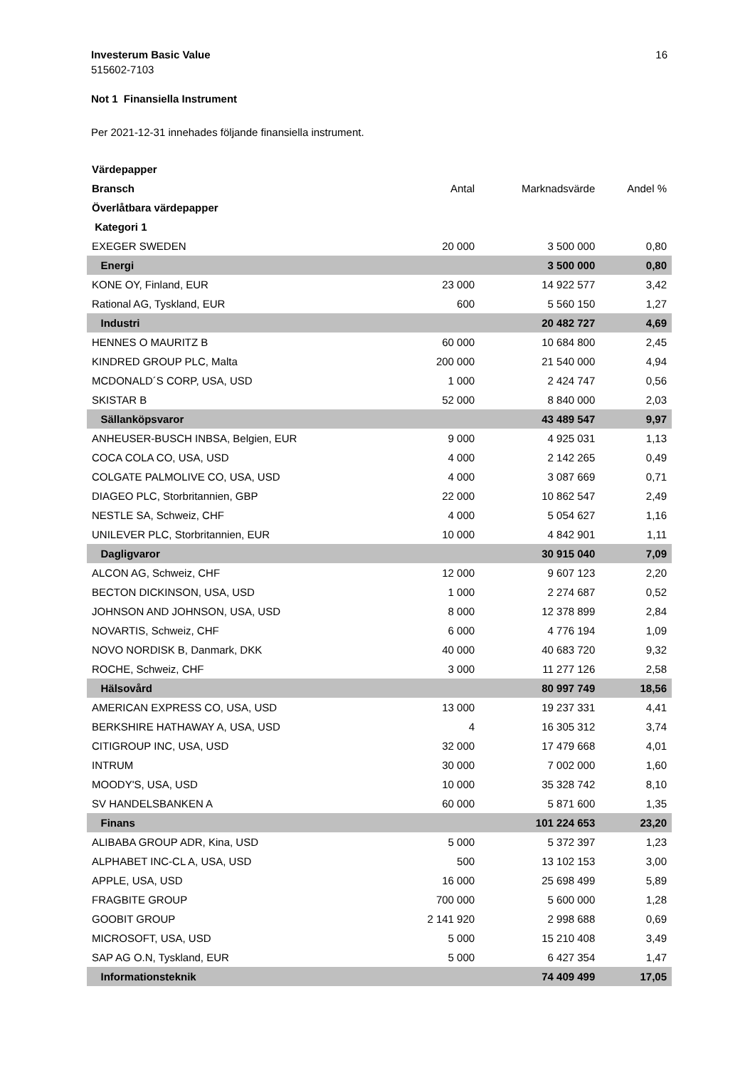Investerum Basic Value
515602-7103
16
Not 1 Finansiella Instrument
Per 2021-12-31 innehades följande finansiella instrument.
| Värdepapper | | | |
| Bransch | Antal | Marknadsvärde | Andel % |
| Överlåtbara värdepapper | | | |
| Kategori 1 | | | |
| EXEGER SWEDEN | 20 000 | 3 500 000 | 0,80 |
| Energi | | 3 500 000 | 0,80 |
| KONE OY, Finland, EUR | 23 000 | 14 922 577 | 3,42 |
| Rational AG, Tyskland, EUR | 600 | 5 560 150 | 1,27 |
| Industri | | 20 482 727 | 4,69 |
| HENNES O MAURITZ B | 60 000 | 10 684 800 | 2,45 |
| KINDRED GROUP PLC, Malta | 200 000 | 21 540 000 | 4,94 |
| MCDONALD´S CORP, USA, USD | 1 000 | 2 424 747 | 0,56 |
| SKISTAR B | 52 000 | 8 840 000 | 2,03 |
| Sällanköpsvaror | | 43 489 547 | 9,97 |
| ANHEUSER-BUSCH INBSA, Belgien, EUR | 9 000 | 4 925 031 | 1,13 |
| COCA COLA CO, USA, USD | 4 000 | 2 142 265 | 0,49 |
| COLGATE PALMOLIVE CO, USA, USD | 4 000 | 3 087 669 | 0,71 |
| DIAGEO PLC, Storbritannien, GBP | 22 000 | 10 862 547 | 2,49 |
| NESTLE SA, Schweiz, CHF | 4 000 | 5 054 627 | 1,16 |
| UNILEVER PLC, Storbritannien, EUR | 10 000 | 4 842 901 | 1,11 |
| Dagligvaror | | 30 915 040 | 7,09 |
| ALCON AG, Schweiz, CHF | 12 000 | 9 607 123 | 2,20 |
| BECTON DICKINSON, USA, USD | 1 000 | 2 274 687 | 0,52 |
| JOHNSON AND JOHNSON, USA, USD | 8 000 | 12 378 899 | 2,84 |
| NOVARTIS, Schweiz, CHF | 6 000 | 4 776 194 | 1,09 |
| NOVO NORDISK B, Danmark, DKK | 40 000 | 40 683 720 | 9,32 |
| ROCHE, Schweiz, CHF | 3 000 | 11 277 126 | 2,58 |
| Hälsovård | | 80 997 749 | 18,56 |
| AMERICAN EXPRESS CO, USA, USD | 13 000 | 19 237 331 | 4,41 |
| BERKSHIRE HATHAWAY A, USA, USD | 4 | 16 305 312 | 3,74 |
| CITIGROUP INC, USA, USD | 32 000 | 17 479 668 | 4,01 |
| INTRUM | 30 000 | 7 002 000 | 1,60 |
| MOODY'S, USA, USD | 10 000 | 35 328 742 | 8,10 |
| SV HANDELSBANKEN A | 60 000 | 5 871 600 | 1,35 |
| Finans | | 101 224 653 | 23,20 |
| ALIBABA GROUP ADR, Kina, USD | 5 000 | 5 372 397 | 1,23 |
| ALPHABET INC-CL A, USA, USD | 500 | 13 102 153 | 3,00 |
| APPLE, USA, USD | 16 000 | 25 698 499 | 5,89 |
| FRAGBITE GROUP | 700 000 | 5 600 000 | 1,28 |
| GOOBIT GROUP | 2 141 920 | 2 998 688 | 0,69 |
| MICROSOFT, USA, USD | 5 000 | 15 210 408 | 3,49 |
| SAP AG O.N, Tyskland, EUR | 5 000 | 6 427 354 | 1,47 |
| Informationsteknik | | 74 409 499 | 17,05 |